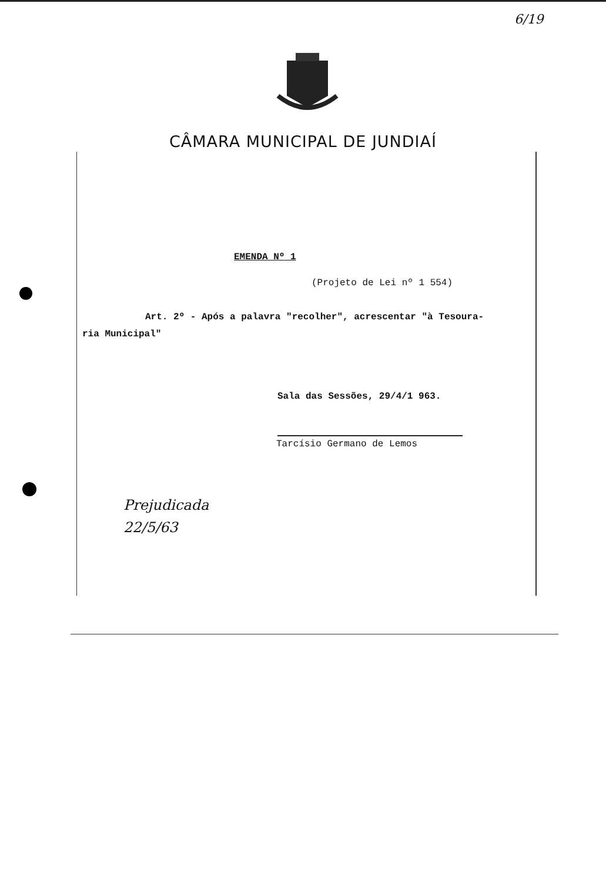CÂMARA MUNICIPAL DE JUNDIAÍ
EMENDA Nº 1
(Projeto de Lei nº 1 554)
Art. 2º - Após a palavra "recolher", acrescentar "à Tesoura-
ria Municipal"
Sala das Sessões, 29/4/1 963.
Tarcísio Germano de Lemos
Prejudicada
22/5/63
6/19